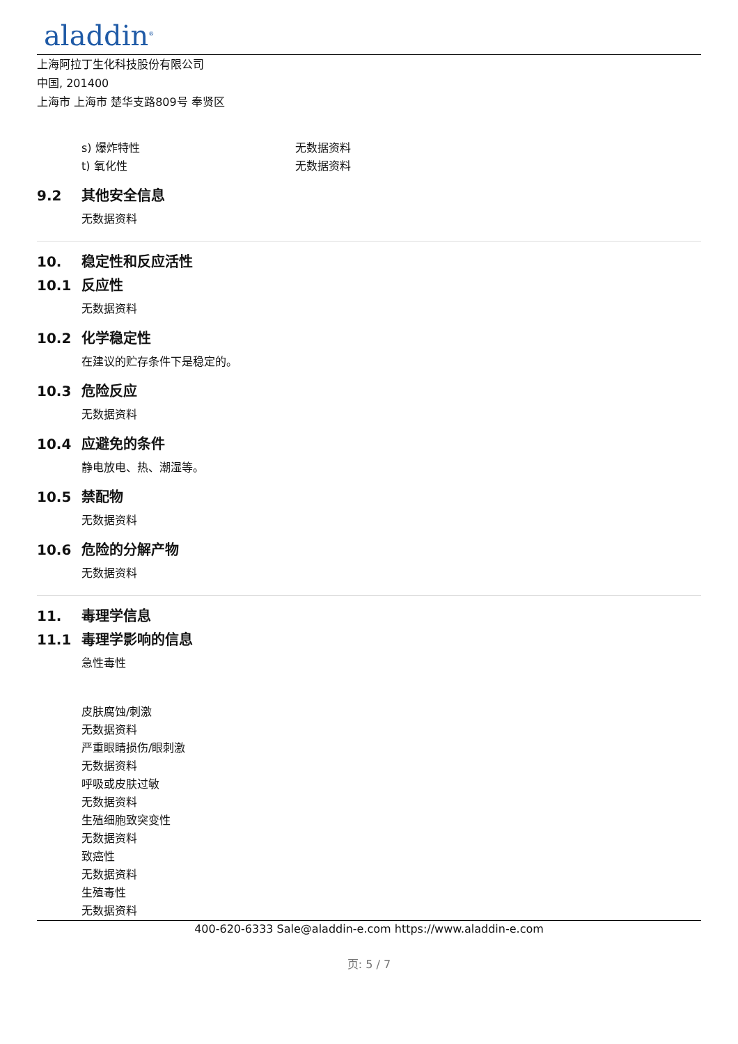aladdin<sup>®</sup>
上海阿拉丁生化科技股份有限公司
中国, 201400
上海市 上海市 楚华支路809号 奉贤区
s) 爆炸特性 无数据资料
t) 氧化性 无数据资料
9.2 其他安全信息
无数据资料
10. 稳定性和反应活性
10.1 反应性
无数据资料
10.2 化学稳定性
在建议的贮存条件下是稳定的。
10.3 危险反应
无数据资料
10.4 应避免的条件
静电放电、热、潮湿等。
10.5 禁配物
无数据资料
10.6 危险的分解产物
无数据资料
11. 毒理学信息
11.1 毒理学影响的信息
急性毒性
皮肤腐蚀/刺激
无数据资料
严重眼睛损伤/眼刺激
无数据资料
呼吸或皮肤过敏
无数据资料
生殖细胞致突变性
无数据资料
致癌性
无数据资料
生殖毒性
无数据资料
400-620-6333 Sale@aladdin-e.com https://www.aladdin-e.com
页: 5 / 7